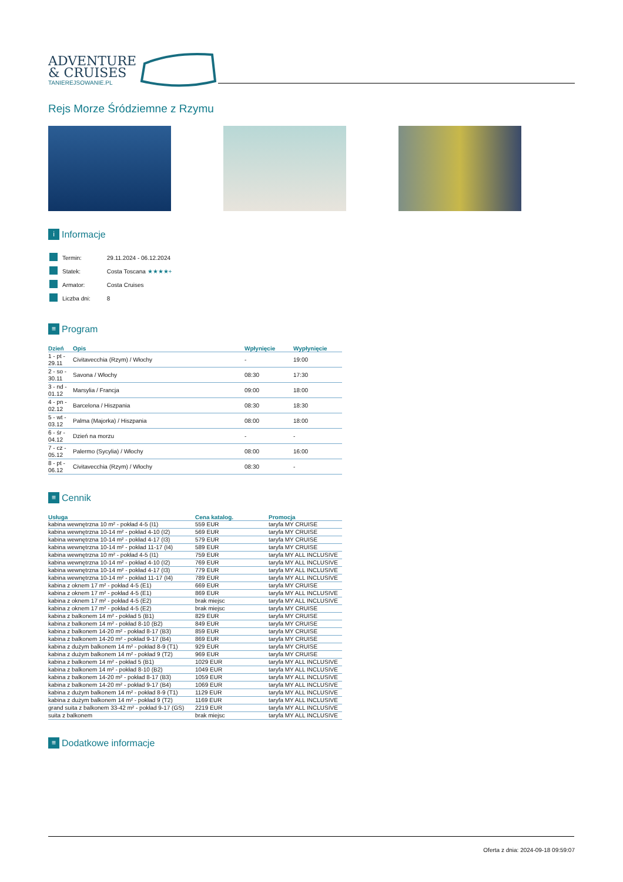ADVENTURE
& CRUISES
TANIEREJSOWANIE.PL
Rejs Morze Śródziemne z Rzymu
i Informacje
| | Termin: | 29.11.2024 - 06.12.2024 |
| | Statek: | Costa Toscana ★★★★+ |
| | Armator: | Costa Cruises |
| | Liczba dni: | 8 |
≡ Program
| Dzień | Opis | Wpłynięcie | Wypłynięcie |
| --- | --- | --- | --- |
| 1 - pt - 29.11 | Civitavecchia (Rzym) / Włochy | - | 19:00 |
| 2 - so - 30.11 | Savona / Włochy | 08:30 | 17:30 |
| 3 - nd - 01.12 | Marsylia / Francja | 09:00 | 18:00 |
| 4 - pn - 02.12 | Barcelona / Hiszpania | 08:30 | 18:30 |
| 5 - wt - 03.12 | Palma (Majorka) / Hiszpania | 08:00 | 18:00 |
| 6 - śr - 04.12 | Dzień na morzu | - | - |
| 7 - cz - 05.12 | Palermo (Sycylia) / Włochy | 08:00 | 16:00 |
| 8 - pt - 06.12 | Civitavecchia (Rzym) / Włochy | 08:30 | - |
≡ Cennik
| Usługa | Cena katalog. | Promocja |
| --- | --- | --- |
| kabina wewnętrzna 10 m² - pokład 4-5 (I1) | 559 EUR | taryfa MY CRUISE |
| kabina wewnętrzna 10-14 m² - pokład 4-10 (I2) | 569 EUR | taryfa MY CRUISE |
| kabina wewnętrzna 10-14 m² - pokład 4-17 (I3) | 579 EUR | taryfa MY CRUISE |
| kabina wewnętrzna 10-14 m² - pokład 11-17 (I4) | 589 EUR | taryfa MY CRUISE |
| kabina wewnętrzna 10 m² - pokład 4-5 (I1) | 759 EUR | taryfa MY ALL INCLUSIVE |
| kabina wewnętrzna 10-14 m² - pokład 4-10 (I2) | 769 EUR | taryfa MY ALL INCLUSIVE |
| kabina wewnętrzna 10-14 m² - pokład 4-17 (I3) | 779 EUR | taryfa MY ALL INCLUSIVE |
| kabina wewnętrzna 10-14 m² - pokład 11-17 (I4) | 789 EUR | taryfa MY ALL INCLUSIVE |
| kabina z oknem 17 m² - pokład 4-5 (E1) | 669 EUR | taryfa MY CRUISE |
| kabina z oknem 17 m² - pokład 4-5 (E1) | 869 EUR | taryfa MY ALL INCLUSIVE |
| kabina z oknem 17 m² - pokład 4-5 (E2) | brak miejsc | taryfa MY ALL INCLUSIVE |
| kabina z oknem 17 m² - pokład 4-5 (E2) | brak miejsc | taryfa MY CRUISE |
| kabina z balkonem 14 m² - pokład 5 (B1) | 829 EUR | taryfa MY CRUISE |
| kabina z balkonem 14 m² - pokład 8-10 (B2) | 849 EUR | taryfa MY CRUISE |
| kabina z balkonem 14-20 m² - pokład 8-17 (B3) | 859 EUR | taryfa MY CRUISE |
| kabina z balkonem 14-20 m² - pokład 9-17 (B4) | 869 EUR | taryfa MY CRUISE |
| kabina z dużym balkonem 14 m² - pokład 8-9 (T1) | 929 EUR | taryfa MY CRUISE |
| kabina z dużym balkonem 14 m² - pokład 9 (T2) | 969 EUR | taryfa MY CRUISE |
| kabina z balkonem 14 m² - pokład 5 (B1) | 1029 EUR | taryfa MY ALL INCLUSIVE |
| kabina z balkonem 14 m² - pokład 8-10 (B2) | 1049 EUR | taryfa MY ALL INCLUSIVE |
| kabina z balkonem 14-20 m² - pokład 8-17 (B3) | 1059 EUR | taryfa MY ALL INCLUSIVE |
| kabina z balkonem 14-20 m² - pokład 9-17 (B4) | 1069 EUR | taryfa MY ALL INCLUSIVE |
| kabina z dużym balkonem 14 m² - pokład 8-9 (T1) | 1129 EUR | taryfa MY ALL INCLUSIVE |
| kabina z dużym balkonem 14 m² - pokład 9 (T2) | 1169 EUR | taryfa MY ALL INCLUSIVE |
| grand suita z balkonem 33-42 m² - pokład 9-17 (GS) | 2219 EUR | taryfa MY ALL INCLUSIVE |
| suita z balkonem | brak miejsc | taryfa MY ALL INCLUSIVE |
≡ Dodatkowe informacje
Oferta z dnia: 2024-09-18 09:59:07